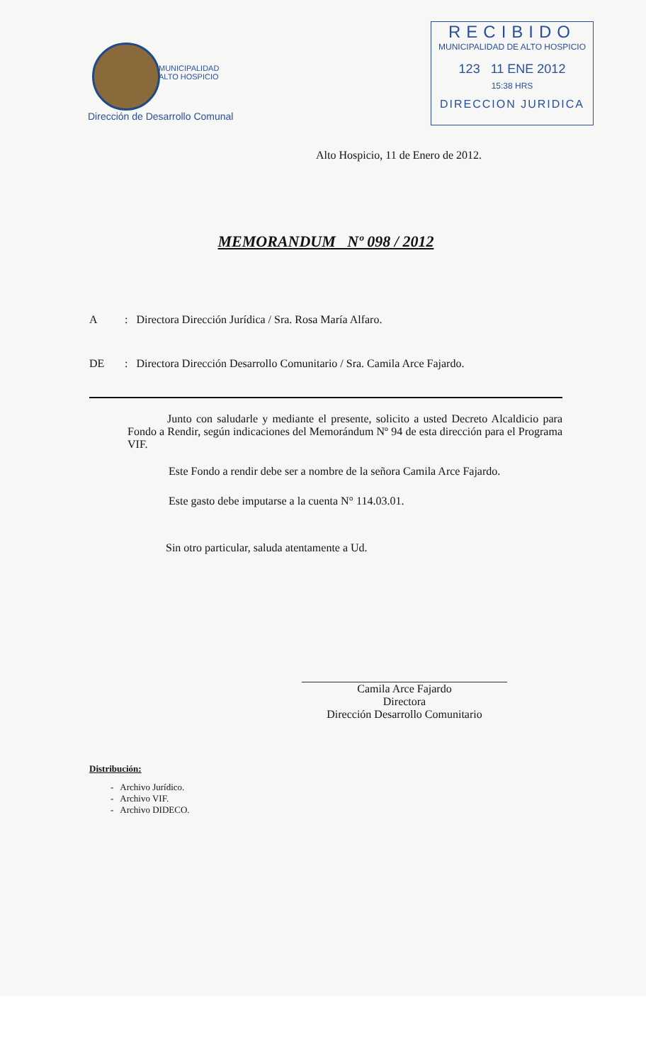MUNICIPALIDAD
ALTO HOSPICIO
Dirección de Desarrollo Comunal
RECIBIDO
MUNICIPALIDAD DE ALTO HOSPICIO
123 11 ENE 2012
15:38 HRS
DIRECCION JURIDICA
Alto Hospicio, 11 de Enero de 2012.
MEMORANDUM Nº 098 / 2012
A: Directora Dirección Jurídica / Sra. Rosa María Alfaro.
DE: Directora Dirección Desarrollo Comunitario / Sra. Camila Arce Fajardo.
Junto con saludarle y mediante el presente, solicito a usted Decreto Alcaldicio para Fondo a Rendir, según indicaciones del Memorándum Nº 94 de esta dirección para el Programa VIF.
Este Fondo a rendir debe ser a nombre de la señora Camila Arce Fajardo.
Este gasto debe imputarse a la cuenta N° 114.03.01.
Sin otro particular, saluda atentamente a Ud.
Camila Arce Fajardo
Directora
Dirección Desarrollo Comunitario
Distribución:
- Archivo Jurídico.
- Archivo VIF.
- Archivo DIDECO.